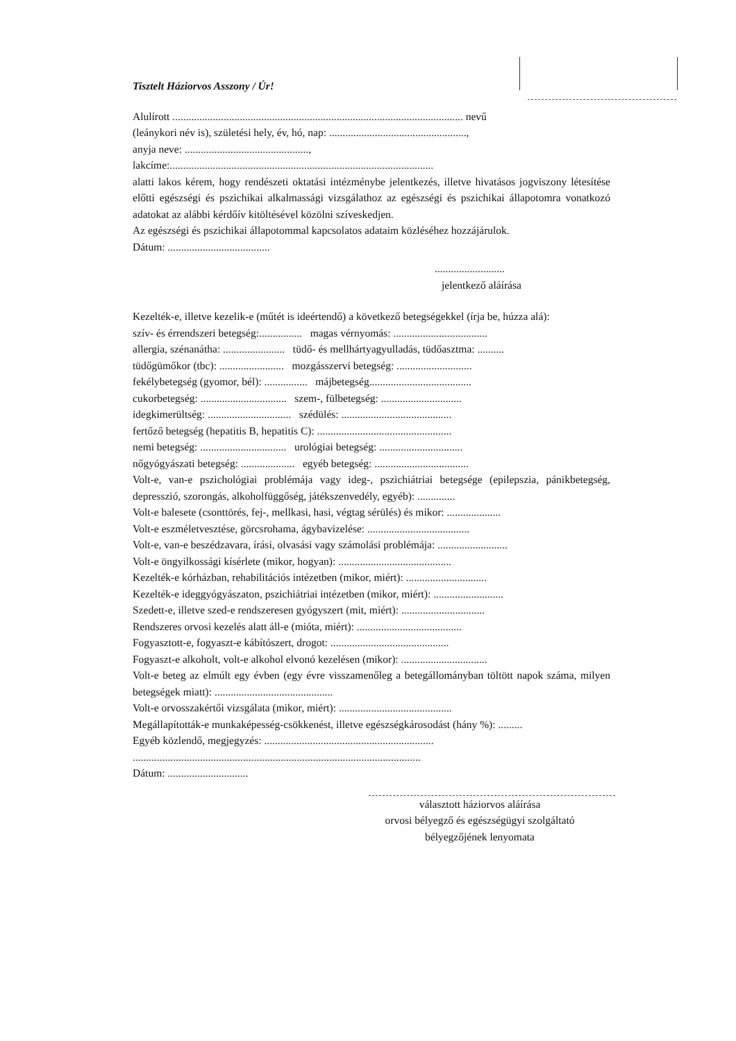Tisztelt Háziorvos Asszony / Úr!
Alulírott ............................................................................................................ nevű
(leánykori név is), születési hely, év, hó, nap: ...................................................,
anyja neve: ..............................................,
lakcíme:..................................................................................................
alatti lakos kérem, hogy rendészeti oktatási intézménybe jelentkezés, illetve hivatásos jogviszony létesítése előtti egészségi és pszichikai alkalmassági vizsgálathoz az egészségi és pszichikai állapotomra vonatkozó adatokat az alábbi kérdőív kitöltésével közölni szíveskedjen.
Az egészségi és pszichikai állapotommal kapcsolatos adataim közléséhez hozzájárulok.
Dátum: ......................................
..........................
jelentkező aláírása
Kezelték-e, illetve kezelik-e (műtét is ideértendő) a következő betegségekkel (írja be, húzza alá):
szív- és érrendszeri betegség:................ magas vérnyomás: ...................................
allergia, szénanátha: ....................... tüdő- és mellhártyagyulladás, tüdőasztma: ..........
tüdőgümőkor (tbc): ........................ mozgásszervi betegség: ............................
fekélybetegség (gyomor, bél): ................ májbetegség......................................
cukorbetegség: ................................ szem-, fülbetegség: ..............................
idegkimerültség: ............................... szédülés: .........................................
fertőző betegség (hepatitis B, hepatitis C): ..................................................
nemi betegség: ................................ urológiai betegség: ...............................
nőgyógyászati betegség: .................... egyéb betegség: ...................................
Volt-e, van-e pszichológiai problémája vagy ideg-, pszichiátriai betegsége (epilepszia, pánikbetegség, depresszió, szorongás, alkoholfüggőség, játékszenvedély, egyéb): ..............
Volt-e balesete (csonttörés, fej-, mellkasi, hasi, végtag sérülés) és mikor: ....................
Volt-e eszméletvesztése, görcsrohama, ágybavizelése: ......................................
Volt-e, van-e beszédzavara, írási, olvasási vagy számolási problémája: ..........................
Volt-e öngyilkossági kísérlete (mikor, hogyan): ..........................................
Kezelték-e kórházban, rehabilitációs intézetben (mikor, miért): ..............................
Kezelték-e ideggyógyászaton, pszichiátriai intézetben (mikor, miért): ..........................
Szedett-e, illetve szed-e rendszeresen gyógyszert (mit, miért): ...............................
Rendszeres orvosi kezelés alatt áll-e (mióta, miért): .......................................
Fogyasztott-e, fogyaszt-e kábítószert, drogot: ............................................
Fogyaszt-e alkoholt, volt-e alkohol elvonó kezelésen (mikor): ................................
Volt-e beteg az elmúlt egy évben (egy évre visszamenőleg a betegállományban töltött napok száma, milyen betegségek miatt): ............................................
Volt-e orvosszakértői vizsgálata (mikor, miért): ..........................................
Megállapították-e munkaképesség-csökkenést, illetve egészségkárosodást (hány %): .........
Egyéb közlendő, megjegyzés: ...............................................................
...........................................................................................................
Dátum: ..............................
választott háziorvos aláírása
orvosi bélyegző és egészségügyi szolgáltató
bélyegzőjének lenyomata